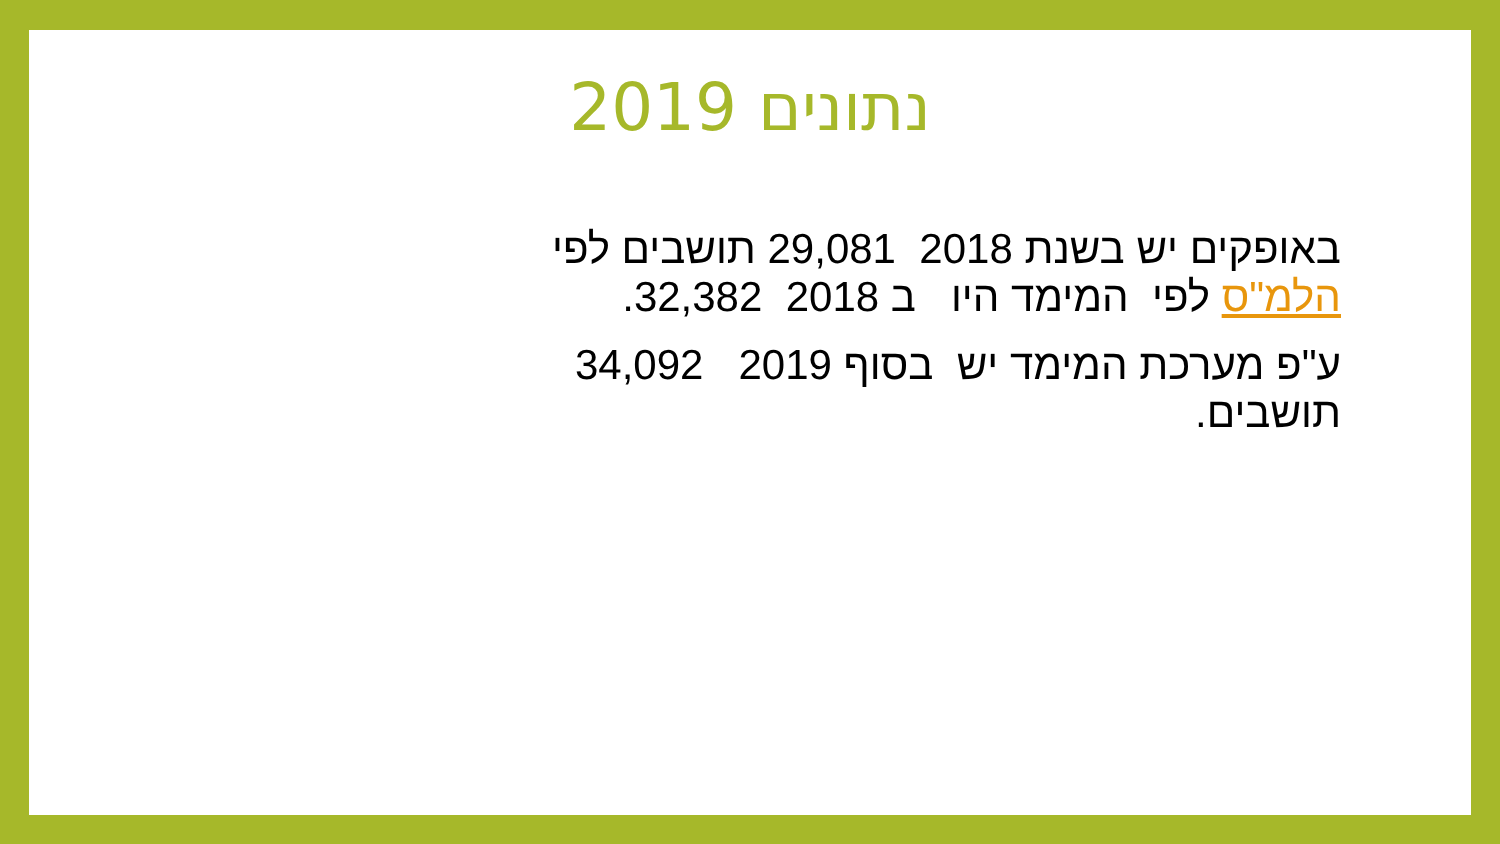נתונים 2019
באופקים יש בשנת 2018 29,081 תושבים לפי הלמ"ס לפי המימד היו ב 2018 32,382.
ע"פ מערכת המימד יש בסוף 2019 34,092 תושבים.